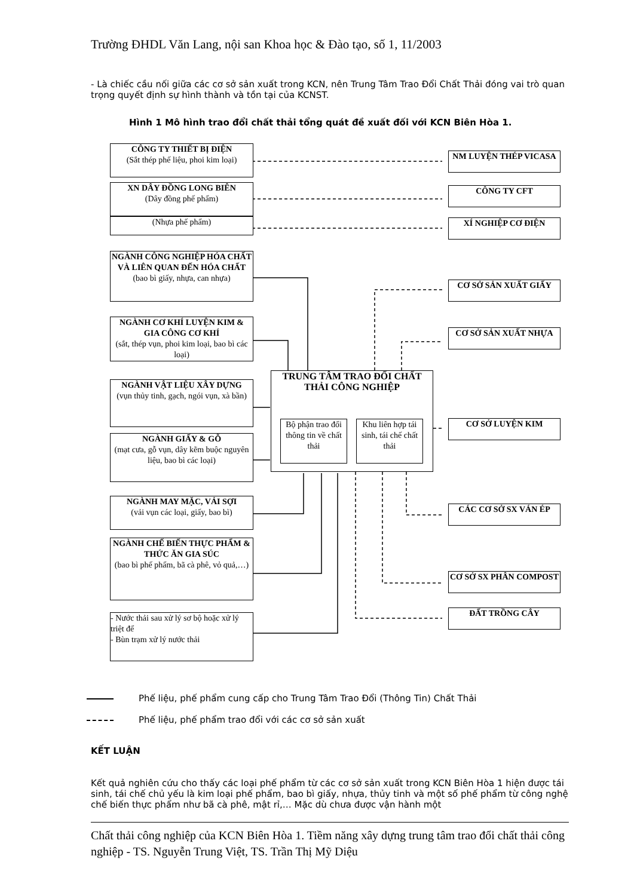Trường ĐHDL Văn Lang, nội san Khoa học & Đào tạo, số 1, 11/2003
- Là chiếc cầu nối giữa các cơ sở sản xuất trong KCN, nên Trung Tâm Trao Đổi Chất Thải đóng vai trò quan trọng quyết định sự hình thành và tồn tại của KCNST.
Hình 1 Mô hình trao đổi chất thải tổng quát đề xuất đối với KCN Biên Hòa 1.
CÔNG TY THIẾT BỊ ĐIỆN
(Sắt thép phế liệu, phoi kim loại)
XN DÂY ĐỒNG LONG BIÊN
(Dây đồng phế phẩm)
(Nhựa phế phẩm)
NGÀNH CÔNG NGHIỆP HÓA CHẤT VÀ LIÊN QUAN ĐẾN HÓA CHẤT
(bao bì giấy, nhựa, can nhựa)
NGÀNH CƠ KHÍ LUYỆN KIM & GIA CÔNG CƠ KHÍ
(sắt, thép vụn, phoi kim loại, bao bì các loại)
NGÀNH VẬT LIỆU XÂY DỰNG
(vụn thủy tinh, gạch, ngói vụn, xà bần)
NGÀNH GIẤY & GỖ
(mạt cưa, gỗ vụn, dây kẽm buộc nguyên liệu, bao bì các loại)
NGÀNH MAY MẶC, VẢI SỢI
(vải vụn các loại, giấy, bao bì)
NGÀNH CHẾ BIẾN THỰC PHẨM & THỨC ĂN GIA SÚC
(bao bì phế phẩm, bã cà phê, vỏ quả,…)
- Nước thải sau xử lý sơ bộ hoặc xử lý triệt để
- Bùn trạm xử lý nước thải
TRUNG TÂM TRAO ĐỔI CHẤT THẢI CÔNG NGHIỆP
Bộ phận trao đổi thông tin về chất thải
Khu liên hợp tái sinh, tái chế chất thải
NM LUYỆN THÉP VICASA
CÔNG TY CFT
XÍ NGHIỆP CƠ ĐIỆN
CƠ SỞ SẢN XUẤT GIẤY
CƠ SỞ SẢN XUẤT NHỰA
CƠ SỞ LUYỆN KIM
CÁC CƠ SỞ SX VÁN ÉP
CƠ SỞ SX PHÂN COMPOST
ĐẤT TRỒNG CÂY
Phế liệu, phế phẩm cung cấp cho Trung Tâm Trao Đổi (Thông Tin) Chất Thải
Phế liệu, phế phẩm trao đổi với các cơ sở sản xuất
KẾT LUẬN
Kết quả nghiên cứu cho thấy các loại phế phẩm từ các cơ sở sản xuất trong KCN Biên Hòa 1 hiện được tái sinh, tái chế chủ yếu là kim loại phế phẩm, bao bì giấy, nhựa, thủy tinh và một số phế phẩm từ công nghệ chế biến thực phẩm như bã cà phê, mật rỉ,… Mặc dù chưa được vận hành một
Chất thải công nghiệp của KCN Biên Hòa 1. Tiềm năng xây dựng trung tâm trao đổi chất thải công nghiệp - TS. Nguyễn Trung Việt, TS. Trần Thị Mỹ Diệu